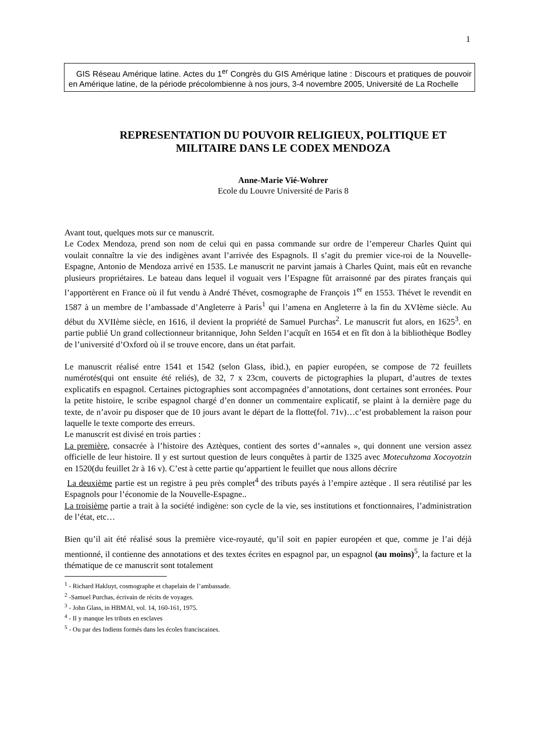1
GIS Réseau Amérique latine. Actes du 1<sup>er</sup> Congrès du GIS Amérique latine : Discours et pratiques de pouvoir en Amérique latine, de la période précolombienne à nos jours, 3-4 novembre 2005, Université de La Rochelle
REPRESENTATION DU POUVOIR RELIGIEUX, POLITIQUE ET MILITAIRE DANS LE CODEX MENDOZA
Anne-Marie Vié-Wohrer
Ecole du Louvre Université de Paris 8
Avant tout, quelques mots sur ce manuscrit.
Le Codex Mendoza, prend son nom de celui qui en passa commande sur ordre de l’empereur Charles Quint qui voulait connaître la vie des indigènes avant l’arrivée des Espagnols. Il s’agit du premier vice-roi de la Nouvelle-Espagne, Antonio de Mendoza arrivé en 1535. Le manuscrit ne parvint jamais à Charles Quint, mais eût en revanche plusieurs propriétaires. Le bateau dans lequel il voguait vers l’Espagne fût arraisonné par des pirates français qui l’apportèrent en France où il fut vendu à André Thévet, cosmographe de François 1<sup>er</sup> en 1553. Thévet le revendit en 1587 à un membre de l’ambassade d’Angleterre à Paris<sup>1</sup> qui l’amena en Angleterre à la fin du XVIème siècle. Au début du XVIIème siècle, en 1616, il devient la propriété de Samuel Purchas<sup>2</sup>. Le manuscrit fut alors, en 1625<sup>3</sup>. en partie publié Un grand collectionneur britannique, John Selden l’acquît en 1654 et en fît don à la bibliothèque Bodley de l’université d’Oxford où il se trouve encore, dans un état parfait.
Le manuscrit réalisé entre 1541 et 1542 (selon Glass, ibid.), en papier européen, se compose de 72 feuillets numérotés(qui ont ensuite été reliés), de 32, 7 x 23cm, couverts de pictographies la plupart, d’autres de textes explicatifs en espagnol. Certaines pictographies sont accompagnées d’annotations, dont certaines sont erronées. Pour la petite histoire, le scribe espagnol chargé d’en donner un commentaire explicatif, se plaint à la dernière page du texte, de n’avoir pu disposer que de 10 jours avant le départ de la flotte(fol. 71v)…c’est probablement la raison pour laquelle le texte comporte des erreurs.
Le manuscrit est divisé en trois parties :
La première, consacrée à l’histoire des Aztèques, contient des sortes d’«annales », qui donnent une version assez officielle de leur histoire. Il y est surtout question de leurs conquêtes à partir de 1325 avec Motecuhzoma Xocoyotzin en 1520(du feuillet 2r à 16 v). C’est à cette partie qu’appartient le feuillet que nous allons décrire
La deuxième partie est un registre à peu près complet<sup>4</sup> des tributs payés à l’empire aztèque . Il sera réutilisé par les Espagnols pour l’économie de la Nouvelle-Espagne..
La troisième partie a trait à la société indigène: son cycle de la vie, ses institutions et fonctionnaires, l’administration de l’état, etc…
Bien qu’il ait été réalisé sous la première vice-royauté, qu’il soit en papier européen et que, comme je l’ai déjà mentionné, il contienne des annotations et des textes écrites en espagnol par, un espagnol (au moins)<sup>5</sup>, la facture et la thématique de ce manuscrit sont totalement
<sup>1</sup> - Richard Hakluyt, cosmographe et chapelain de l’ambassade.
<sup>2</sup> -Samuel Purchas, écrivain de récits de voyages.
<sup>3</sup> - John Glass, in HBMAI, vol. 14, 160-161, 1975.
<sup>4</sup> - Il y manque les tributs en esclaves
<sup>5</sup> - Ou par des Indiens formés dans les écoles franciscaines.